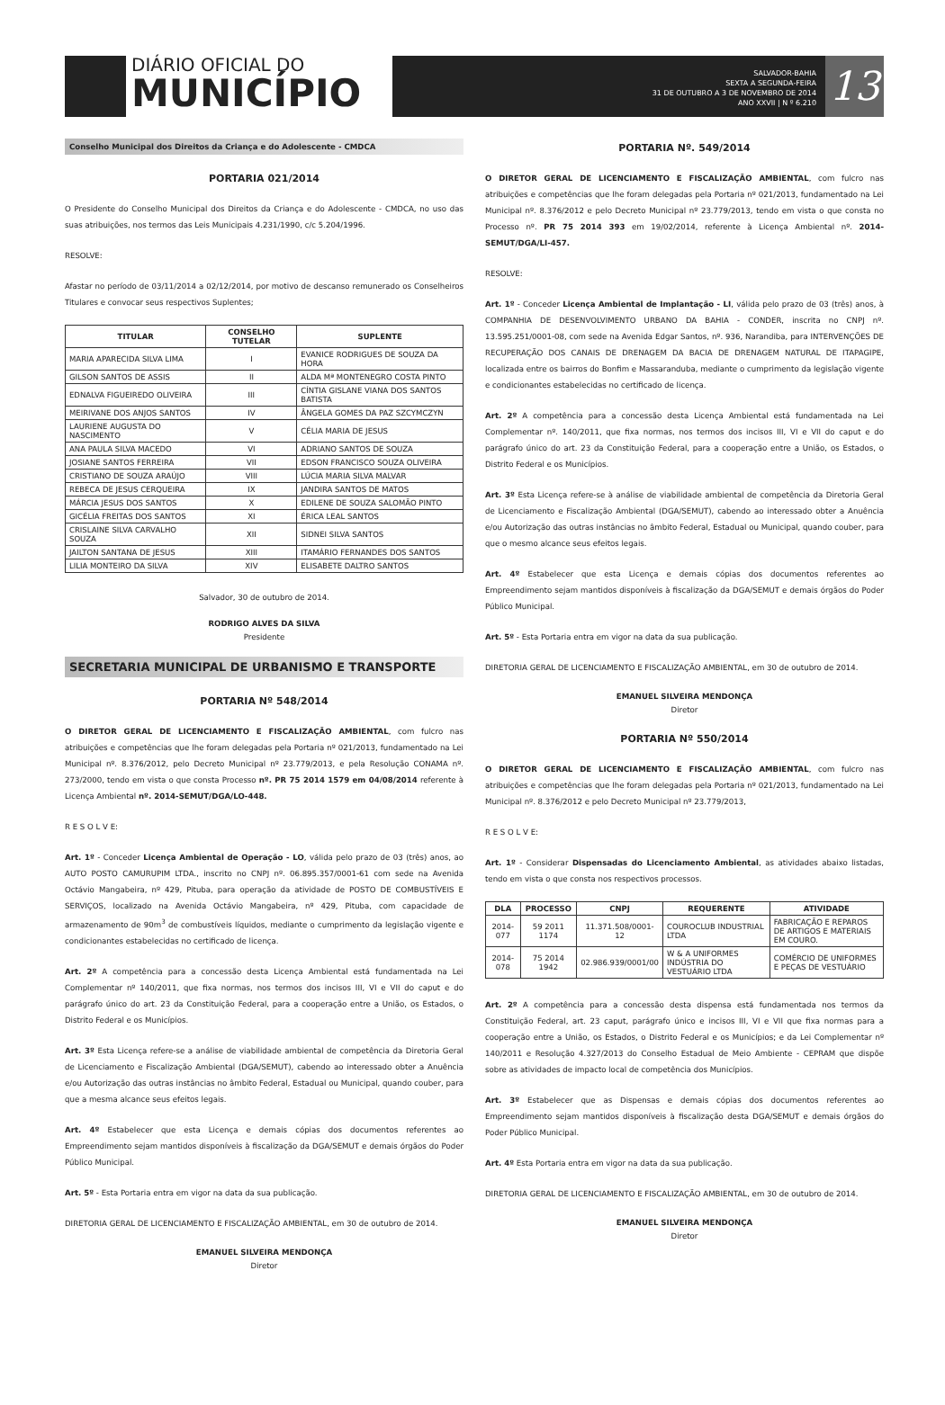DIÁRIO OFICIAL DO
MUNICÍPIO
SALVADOR-BAHIA
SEXTA A SEGUNDA-FEIRA
31 DE OUTUBRO A 3 DE NOVEMBRO DE 2014
ANO XXVII | N º 6.210
13
Conselho Municipal dos Direitos da Criança e do Adolescente - CMDCA
PORTARIA 021/2014
O Presidente do Conselho Municipal dos Direitos da Criança e do Adolescente - CMDCA, no uso das suas atribuições, nos termos das Leis Municipais 4.231/1990, c/c 5.204/1996.
RESOLVE:
Afastar no período de 03/11/2014 a 02/12/2014, por motivo de descanso remunerado os Conselheiros Titulares e convocar seus respectivos Suplentes;
| TITULAR | CONSELHO TUTELAR | SUPLENTE |
| --- | --- | --- |
| MARIA APARECIDA SILVA LIMA | I | EVANICE RODRIGUES DE SOUZA DA HORA |
| GILSON SANTOS DE ASSIS | II | ALDA Mª MONTENEGRO COSTA PINTO |
| EDNALVA FIGUEIREDO OLIVEIRA | III | CÍNTIA GISLANE VIANA DOS SANTOS BATISTA |
| MEIRIVANE DOS ANJOS SANTOS | IV | ÂNGELA GOMES DA PAZ SZCYMCZYN |
| LAURIENE AUGUSTA DO NASCIMENTO | V | CÉLIA MARIA DE JESUS |
| ANA PAULA SILVA MACEDO | VI | ADRIANO SANTOS DE SOUZA |
| JOSIANE SANTOS FERREIRA | VII | EDSON FRANCISCO SOUZA OLIVEIRA |
| CRISTIANO DE SOUZA ARAÚJO | VIII | LÚCIA MARIA SILVA MALVAR |
| REBECA DE JESUS CERQUEIRA | IX | JANDIRA SANTOS DE MATOS |
| MÁRCIA JESUS DOS SANTOS | X | EDILENE DE SOUZA SALOMÃO PINTO |
| GICÉLIA FREITAS DOS SANTOS | XI | ÉRICA LEAL SANTOS |
| CRISLAINE SILVA CARVALHO SOUZA | XII | SIDNEI SILVA SANTOS |
| JAILTON SANTANA DE JESUS | XIII | ITAMÁRIO FERNANDES DOS SANTOS |
| LILIA MONTEIRO DA SILVA | XIV | ELISABETE DALTRO SANTOS |
Salvador, 30 de outubro de 2014.
RODRIGO ALVES DA SILVA
Presidente
SECRETARIA MUNICIPAL DE URBANISMO E TRANSPORTE
PORTARIA Nº 548/2014
O DIRETOR GERAL DE LICENCIAMENTO E FISCALIZAÇÃO AMBIENTAL, com fulcro nas atribuições e competências que lhe foram delegadas pela Portaria nº 021/2013, fundamentado na Lei Municipal nº. 8.376/2012, pelo Decreto Municipal nº 23.779/2013, e pela Resolução CONAMA nº. 273/2000, tendo em vista o que consta Processo nº. PR 75 2014 1579 em 04/08/2014 referente à Licença Ambiental nº. 2014-SEMUT/DGA/LO-448.
R E S O L V E:
Art. 1º - Conceder Licença Ambiental de Operação - LO, válida pelo prazo de 03 (três) anos, ao AUTO POSTO CAMURUPIM LTDA., inscrito no CNPJ nº. 06.895.357/0001-61 com sede na Avenida Octávio Mangabeira, nº 429, Pituba, para operação da atividade de POSTO DE COMBUSTÍVEIS E SERVIÇOS, localizado na Avenida Octávio Mangabeira, nº 429, Pituba, com capacidade de armazenamento de 90m<sup>3</sup> de combustíveis líquidos, mediante o cumprimento da legislação vigente e condicionantes estabelecidas no certificado de licença.
Art. 2º A competência para a concessão desta Licença Ambiental está fundamentada na Lei Complementar nº 140/2011, que fixa normas, nos termos dos incisos III, VI e VII do caput e do parágrafo único do art. 23 da Constituição Federal, para a cooperação entre a União, os Estados, o Distrito Federal e os Municípios.
Art. 3º Esta Licença refere-se a análise de viabilidade ambiental de competência da Diretoria Geral de Licenciamento e Fiscalização Ambiental (DGA/SEMUT), cabendo ao interessado obter a Anuência e/ou Autorização das outras instâncias no âmbito Federal, Estadual ou Municipal, quando couber, para que a mesma alcance seus efeitos legais.
Art. 4º Estabelecer que esta Licença e demais cópias dos documentos referentes ao Empreendimento sejam mantidos disponíveis à fiscalização da DGA/SEMUT e demais órgãos do Poder Público Municipal.
Art. 5º - Esta Portaria entra em vigor na data da sua publicação.
DIRETORIA GERAL DE LICENCIAMENTO E FISCALIZAÇÃO AMBIENTAL, em 30 de outubro de 2014.
EMANUEL SILVEIRA MENDONÇA
Diretor
PORTARIA Nº. 549/2014
O DIRETOR GERAL DE LICENCIAMENTO E FISCALIZAÇÃO AMBIENTAL, com fulcro nas atribuições e competências que lhe foram delegadas pela Portaria nº 021/2013, fundamentado na Lei Municipal nº. 8.376/2012 e pelo Decreto Municipal nº 23.779/2013, tendo em vista o que consta no Processo nº. PR 75 2014 393 em 19/02/2014, referente à Licença Ambiental nº. 2014-SEMUT/DGA/LI-457.
RESOLVE:
Art. 1º - Conceder Licença Ambiental de Implantação - LI, válida pelo prazo de 03 (três) anos, à COMPANHIA DE DESENVOLVIMENTO URBANO DA BAHIA - CONDER, inscrita no CNPJ nº. 13.595.251/0001-08, com sede na Avenida Edgar Santos, nº. 936, Narandiba, para INTERVENÇÕES DE RECUPERAÇÃO DOS CANAIS DE DRENAGEM DA BACIA DE DRENAGEM NATURAL DE ITAPAGIPE, localizada entre os bairros do Bonfim e Massaranduba, mediante o cumprimento da legislação vigente e condicionantes estabelecidas no certificado de licença.
Art. 2º A competência para a concessão desta Licença Ambiental está fundamentada na Lei Complementar nº. 140/2011, que fixa normas, nos termos dos incisos III, VI e VII do caput e do parágrafo único do art. 23 da Constituição Federal, para a cooperação entre a União, os Estados, o Distrito Federal e os Municípios.
Art. 3º Esta Licença refere-se à análise de viabilidade ambiental de competência da Diretoria Geral de Licenciamento e Fiscalização Ambiental (DGA/SEMUT), cabendo ao interessado obter a Anuência e/ou Autorização das outras instâncias no âmbito Federal, Estadual ou Municipal, quando couber, para que o mesmo alcance seus efeitos legais.
Art. 4º Estabelecer que esta Licença e demais cópias dos documentos referentes ao Empreendimento sejam mantidos disponíveis à fiscalização da DGA/SEMUT e demais órgãos do Poder Público Municipal.
Art. 5º - Esta Portaria entra em vigor na data da sua publicação.
DIRETORIA GERAL DE LICENCIAMENTO E FISCALIZAÇÃO AMBIENTAL, em 30 de outubro de 2014.
EMANUEL SILVEIRA MENDONÇA
Diretor
PORTARIA Nº 550/2014
O DIRETOR GERAL DE LICENCIAMENTO E FISCALIZAÇÃO AMBIENTAL, com fulcro nas atribuições e competências que lhe foram delegadas pela Portaria nº 021/2013, fundamentado na Lei Municipal nº. 8.376/2012 e pelo Decreto Municipal nº 23.779/2013,
R E S O L V E:
Art. 1º - Considerar Dispensadas do Licenciamento Ambiental, as atividades abaixo listadas, tendo em vista o que consta nos respectivos processos.
| DLA | PROCESSO | CNPJ | REQUERENTE | ATIVIDADE |
| --- | --- | --- | --- | --- |
| 2014-077 | 59 2011 1174 | 11.371.508/0001-12 | COUROCLUB INDUSTRIAL LTDA | FABRICAÇÃO E REPAROS DE ARTIGOS E MATERIAIS EM COURO. |
| 2014-078 | 75 2014 1942 | 02.986.939/0001/00 | W & A UNIFORMES INDÚSTRIA DO VESTUÁRIO LTDA | COMÉRCIO DE UNIFORMES E PEÇAS DE VESTUÁRIO |
Art. 2º A competência para a concessão desta dispensa está fundamentada nos termos da Constituição Federal, art. 23 caput, parágrafo único e incisos III, VI e VII que fixa normas para a cooperação entre a União, os Estados, o Distrito Federal e os Municípios; e da Lei Complementar nº 140/2011 e Resolução 4.327/2013 do Conselho Estadual de Meio Ambiente - CEPRAM que dispõe sobre as atividades de impacto local de competência dos Municípios.
Art. 3º Estabelecer que as Dispensas e demais cópias dos documentos referentes ao Empreendimento sejam mantidos disponíveis à fiscalização desta DGA/SEMUT e demais órgãos do Poder Público Municipal.
Art. 4º Esta Portaria entra em vigor na data da sua publicação.
DIRETORIA GERAL DE LICENCIAMENTO E FISCALIZAÇÃO AMBIENTAL, em 30 de outubro de 2014.
EMANUEL SILVEIRA MENDONÇA
Diretor